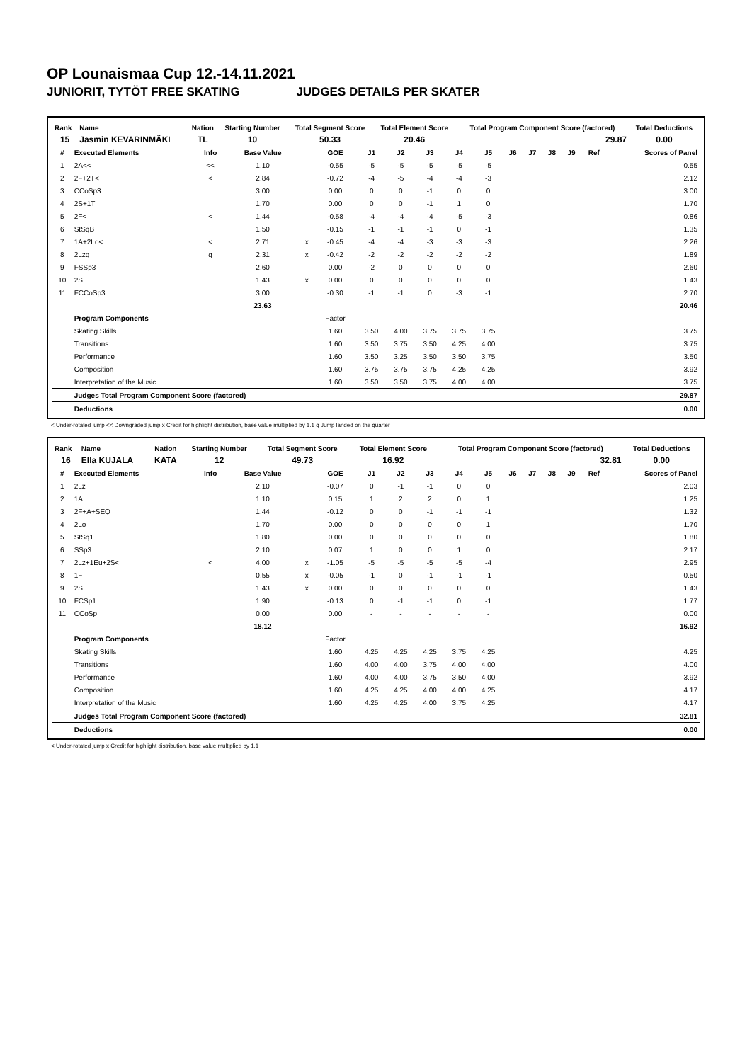OP Lounaismaa Cup 12.-14.11.2021
JUNIORIT, TYTÖT FREE SKATING JUDGES DETAILS PER SKATER
| Rank | Name | Nation | Starting Number | Total Segment Score | Total Element Score | Total Program Component Score (factored) | Total Deductions |
| --- | --- | --- | --- | --- | --- | --- | --- |
| 15 | Jasmin KEVARINMÄKI | TL | 10 | 50.33 | 20.46 | 29.87 | 0.00 |
| # | Executed Elements | Info | Base Value | | GOE | J1 | J2 | J3 | J4 | J5 | J6 | J7 | J8 | J9 | Ref | Scores of Panel |
| --- | --- | --- | --- | --- | --- | --- | --- | --- | --- | --- | --- | --- | --- | --- | --- | --- |
| 1 | 2A<< | << | 1.10 | | -0.55 | -5 | -5 | -5 | -5 | -5 | | | | | | 0.55 |
| 2 | 2F+2T< | < | 2.84 | | -0.72 | -4 | -5 | -4 | -4 | -3 | | | | | | 2.12 |
| 3 | CCoSp3 | | 3.00 | | 0.00 | 0 | 0 | -1 | 0 | 0 | | | | | | 3.00 |
| 4 | 2S+1T | | 1.70 | | 0.00 | 0 | 0 | -1 | 1 | 0 | | | | | | 1.70 |
| 5 | 2F< | < | 1.44 | | -0.58 | -4 | -4 | -4 | -5 | -3 | | | | | | 0.86 |
| 6 | StSqB | | 1.50 | | -0.15 | -1 | -1 | -1 | 0 | -1 | | | | | | 1.35 |
| 7 | 1A+2Lo< | < | 2.71 | x | -0.45 | -4 | -4 | -3 | -3 | -3 | | | | | | 2.26 |
| 8 | 2Lzq | q | 2.31 | x | -0.42 | -2 | -2 | -2 | -2 | -2 | | | | | | 1.89 |
| 9 | FSSp3 | | 2.60 | | 0.00 | -2 | 0 | 0 | 0 | 0 | | | | | | 2.60 |
| 10 | 2S | | 1.43 | x | 0.00 | 0 | 0 | 0 | 0 | 0 | | | | | | 1.43 |
| 11 | FCCoSp3 | | 3.00 | | -0.30 | -1 | -1 | 0 | -3 | -1 | | | | | | 2.70 |
| | | | 23.63 | | | | | | | | | | | | | 20.46 |
| | Program Components | | | | Factor | | | | | | | | | | | |
| | Skating Skills | | | | 1.60 | 3.50 | 4.00 | 3.75 | 3.75 | 3.75 | | | | | | 3.75 |
| | Transitions | | | | 1.60 | 3.50 | 3.75 | 3.50 | 4.25 | 4.00 | | | | | | 3.75 |
| | Performance | | | | 1.60 | 3.50 | 3.25 | 3.50 | 3.50 | 3.75 | | | | | | 3.50 |
| | Composition | | | | 1.60 | 3.75 | 3.75 | 3.75 | 4.25 | 4.25 | | | | | | 3.92 |
| | Interpretation of the Music | | | | 1.60 | 3.50 | 3.50 | 3.75 | 4.00 | 4.00 | | | | | | 3.75 |
| | Judges Total Program Component Score (factored) | | | | | | | | | | | | | | | 29.87 |
| | Deductions | | | | | | | | | | | | | | | 0.00 |
< Under-rotated jump << Downgraded jump x Credit for highlight distribution, base value multiplied by 1.1 q Jump landed on the quarter
| Rank | Name | Nation | Starting Number | Total Segment Score | Total Element Score | Total Program Component Score (factored) | Total Deductions |
| --- | --- | --- | --- | --- | --- | --- | --- |
| 16 | Ella KUJALA | KATA | 12 | 49.73 | 16.92 | 32.81 | 0.00 |
| # | Executed Elements | Info | Base Value | | GOE | J1 | J2 | J3 | J4 | J5 | J6 | J7 | J8 | J9 | Ref | Scores of Panel |
| --- | --- | --- | --- | --- | --- | --- | --- | --- | --- | --- | --- | --- | --- | --- | --- | --- |
| 1 | 2Lz | | 2.10 | | -0.07 | 0 | -1 | -1 | 0 | 0 | | | | | | 2.03 |
| 2 | 1A | | 1.10 | | 0.15 | 1 | 2 | 2 | 0 | 1 | | | | | | 1.25 |
| 3 | 2F+A+SEQ | | 1.44 | | -0.12 | 0 | 0 | -1 | -1 | -1 | | | | | | 1.32 |
| 4 | 2Lo | | 1.70 | | 0.00 | 0 | 0 | 0 | 0 | 1 | | | | | | 1.70 |
| 5 | StSq1 | | 1.80 | | 0.00 | 0 | 0 | 0 | 0 | 0 | | | | | | 1.80 |
| 6 | SSp3 | | 2.10 | | 0.07 | 1 | 0 | 0 | 1 | 0 | | | | | | 2.17 |
| 7 | 2Lz+1Eu+2S< | < | 4.00 | x | -1.05 | -5 | -5 | -5 | -5 | -4 | | | | | | 2.95 |
| 8 | 1F | | 0.55 | x | -0.05 | -1 | 0 | -1 | -1 | -1 | | | | | | 0.50 |
| 9 | 2S | | 1.43 | x | 0.00 | 0 | 0 | 0 | 0 | 0 | | | | | | 1.43 |
| 10 | FCSp1 | | 1.90 | | -0.13 | 0 | -1 | -1 | 0 | -1 | | | | | | 1.77 |
| 11 | CCoSp | | 0.00 | | 0.00 | - | - | - | - | - | | | | | | 0.00 |
| | | | 18.12 | | | | | | | | | | | | | 16.92 |
| | Program Components | | | | Factor | | | | | | | | | | | |
| | Skating Skills | | | | 1.60 | 4.25 | 4.25 | 4.25 | 3.75 | 4.25 | | | | | | 4.25 |
| | Transitions | | | | 1.60 | 4.00 | 4.00 | 3.75 | 4.00 | 4.00 | | | | | | 4.00 |
| | Performance | | | | 1.60 | 4.00 | 4.00 | 3.75 | 3.50 | 4.00 | | | | | | 3.92 |
| | Composition | | | | 1.60 | 4.25 | 4.25 | 4.00 | 4.00 | 4.25 | | | | | | 4.17 |
| | Interpretation of the Music | | | | 1.60 | 4.25 | 4.25 | 4.00 | 3.75 | 4.25 | | | | | | 4.17 |
| | Judges Total Program Component Score (factored) | | | | | | | | | | | | | | | 32.81 |
| | Deductions | | | | | | | | | | | | | | | 0.00 |
< Under-rotated jump x Credit for highlight distribution, base value multiplied by 1.1